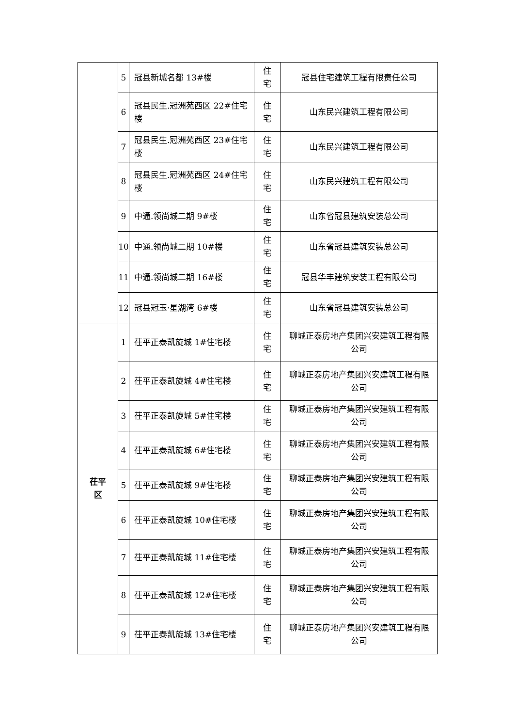| | 5 | 冠县新城名都 13#楼 | 住宅 | 冠县住宅建筑工程有限责任公司 |
| | 6 | 冠县民生.冠洲苑西区 22#住宅楼 | 住宅 | 山东民兴建筑工程有限公司 |
| | 7 | 冠县民生.冠洲苑西区 23#住宅楼 | 住宅 | 山东民兴建筑工程有限公司 |
| | 8 | 冠县民生.冠洲苑西区 24#住宅楼 | 住宅 | 山东民兴建筑工程有限公司 |
| | 9 | 中通.领尚城二期 9#楼 | 住宅 | 山东省冠县建筑安装总公司 |
| | 10 | 中通.领尚城二期 10#楼 | 住宅 | 山东省冠县建筑安装总公司 |
| | 11 | 中通.领尚城二期 16#楼 | 住宅 | 冠县华丰建筑安装工程有限公司 |
| | 12 | 冠县冠玉·星湖湾 6#楼 | 住宅 | 山东省冠县建筑安装总公司 |
| 茌平 区 | 1 | 茌平正泰凯旋城 1#住宅楼 | 住宅 | 聊城正泰房地产集团兴安建筑工程有限公司 |
| | 2 | 茌平正泰凯旋城 4#住宅楼 | 住宅 | 聊城正泰房地产集团兴安建筑工程有限公司 |
| | 3 | 茌平正泰凯旋城 5#住宅楼 | 住宅 | 聊城正泰房地产集团兴安建筑工程有限公司 |
| | 4 | 茌平正泰凯旋城 6#住宅楼 | 住宅 | 聊城正泰房地产集团兴安建筑工程有限公司 |
| | 5 | 茌平正泰凯旋城 9#住宅楼 | 住宅 | 聊城正泰房地产集团兴安建筑工程有限公司 |
| | 6 | 茌平正泰凯旋城 10#住宅楼 | 住宅 | 聊城正泰房地产集团兴安建筑工程有限公司 |
| | 7 | 茌平正泰凯旋城 11#住宅楼 | 住宅 | 聊城正泰房地产集团兴安建筑工程有限公司 |
| | 8 | 茌平正泰凯旋城 12#住宅楼 | 住宅 | 聊城正泰房地产集团兴安建筑工程有限公司 |
| | 9 | 茌平正泰凯旋城 13#住宅楼 | 住宅 | 聊城正泰房地产集团兴安建筑工程有限公司 |